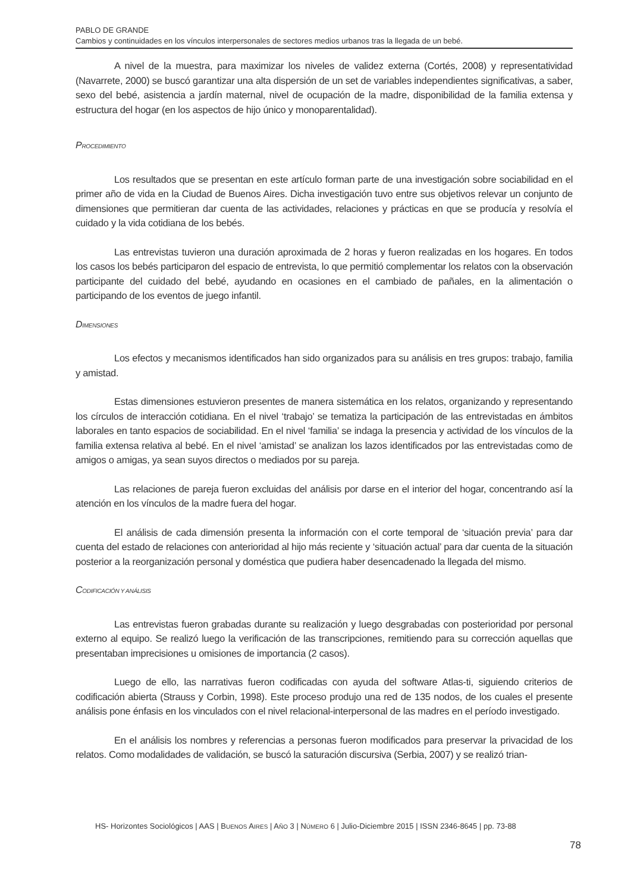PABLO DE GRANDE
Cambios y continuidades en los vínculos interpersonales de sectores medios urbanos tras la llegada de un bebé.
A nivel de la muestra, para maximizar los niveles de validez externa (Cortés, 2008) y representatividad (Navarrete, 2000) se buscó garantizar una alta dispersión de un set de variables independientes significativas, a saber, sexo del bebé, asistencia a jardín maternal, nivel de ocupación de la madre, disponibilidad de la familia extensa y estructura del hogar (en los aspectos de hijo único y monoparentalidad).
PROCEDIMIENTO
Los resultados que se presentan en este artículo forman parte de una investigación sobre sociabilidad en el primer año de vida en la Ciudad de Buenos Aires. Dicha investigación tuvo entre sus objetivos relevar un conjunto de dimensiones que permitieran dar cuenta de las actividades, relaciones y prácticas en que se producía y resolvía el cuidado y la vida cotidiana de los bebés.
Las entrevistas tuvieron una duración aproximada de 2 horas y fueron realizadas en los hogares. En todos los casos los bebés participaron del espacio de entrevista, lo que permitió complementar los relatos con la observación participante del cuidado del bebé, ayudando en ocasiones en el cambiado de pañales, en la alimentación o participando de los eventos de juego infantil.
DIMENSIONES
Los efectos y mecanismos identificados han sido organizados para su análisis en tres grupos: trabajo, familia y amistad.
Estas dimensiones estuvieron presentes de manera sistemática en los relatos, organizando y representando los círculos de interacción cotidiana. En el nivel ‘trabajo’ se tematiza la participación de las entrevistadas en ámbitos laborales en tanto espacios de sociabilidad. En el nivel ‘familia’ se indaga la presencia y actividad de los vínculos de la familia extensa relativa al bebé. En el nivel ‘amistad’ se analizan los lazos identificados por las entrevistadas como de amigos o amigas, ya sean suyos directos o mediados por su pareja.
Las relaciones de pareja fueron excluidas del análisis por darse en el interior del hogar, concentrando así la atención en los vínculos de la madre fuera del hogar.
El análisis de cada dimensión presenta la información con el corte temporal de ‘situación previa’ para dar cuenta del estado de relaciones con anterioridad al hijo más reciente y ‘situación actual’ para dar cuenta de la situación posterior a la reorganización personal y doméstica que pudiera haber desencadenado la llegada del mismo.
CODIFICACIÓN Y ANÁLISIS
Las entrevistas fueron grabadas durante su realización y luego desgrabadas con posterioridad por personal externo al equipo. Se realizó luego la verificación de las transcripciones, remitiendo para su corrección aquellas que presentaban imprecisiones u omisiones de importancia (2 casos).
Luego de ello, las narrativas fueron codificadas con ayuda del software Atlas-ti, siguiendo criterios de codificación abierta (Strauss y Corbin, 1998). Este proceso produjo una red de 135 nodos, de los cuales el presente análisis pone énfasis en los vinculados con el nivel relacional-interpersonal de las madres en el período investigado.
En el análisis los nombres y referencias a personas fueron modificados para preservar la privacidad de los relatos. Como modalidades de validación, se buscó la saturación discursiva (Serbia, 2007) y se realizó trian-
HS- Horizontes Sociológicos | AAS | BUENOS AIRES | AÑO 3 | NÚMERO 6 | Julio-Diciembre 2015 | ISSN 2346-8645 | pp. 73-88
78